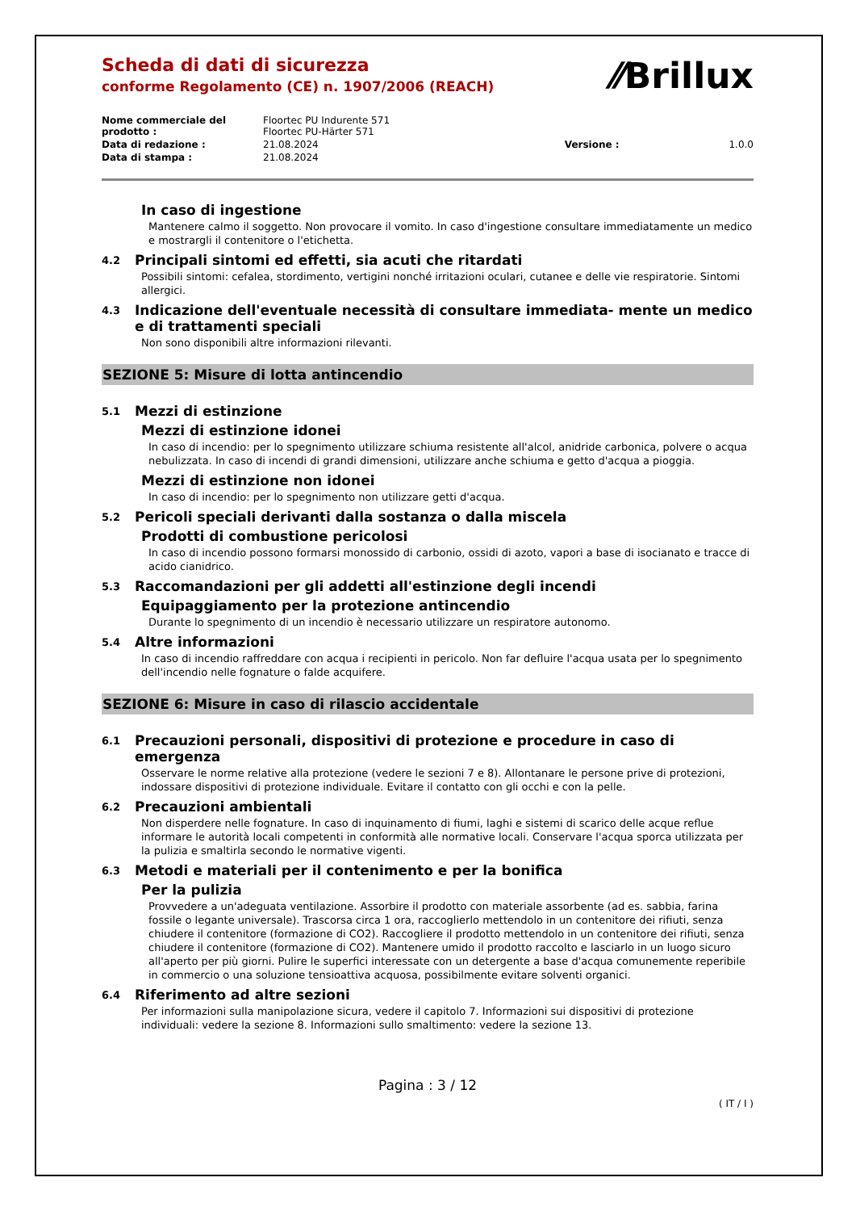⁄⁄Brillux
Scheda di dati di sicurezza
conforme Regolamento (CE) n. 1907/2006 (REACH)
| Nome commerciale del prodotto : | Floortec PU Indurente 571 Floortec PU-Härter 571 | | |
| Data di redazione : | 21.08.2024 | Versione : | 1.0.0 |
| Data di stampa : | 21.08.2024 | | |
In caso di ingestione
Mantenere calmo il soggetto. Non provocare il vomito. In caso d'ingestione consultare immediatamente un medico e mostrargli il contenitore o l'etichetta.
4.2 Principali sintomi ed effetti, sia acuti che ritardati
Possibili sintomi: cefalea, stordimento, vertigini nonché irritazioni oculari, cutanee e delle vie respiratorie. Sintomi allergici.
4.3 Indicazione dell'eventuale necessità di consultare immediata- mente un medico e di trattamenti speciali
Non sono disponibili altre informazioni rilevanti.
SEZIONE 5: Misure di lotta antincendio
5.1 Mezzi di estinzione
Mezzi di estinzione idonei
In caso di incendio: per lo spegnimento utilizzare schiuma resistente all'alcol, anidride carbonica, polvere o acqua nebulizzata. In caso di incendi di grandi dimensioni, utilizzare anche schiuma e getto d'acqua a pioggia.
Mezzi di estinzione non idonei
In caso di incendio: per lo spegnimento non utilizzare getti d'acqua.
5.2 Pericoli speciali derivanti dalla sostanza o dalla miscela
Prodotti di combustione pericolosi
In caso di incendio possono formarsi monossido di carbonio, ossidi di azoto, vapori a base di isocianato e tracce di acido cianidrico.
5.3 Raccomandazioni per gli addetti all'estinzione degli incendi
Equipaggiamento per la protezione antincendio
Durante lo spegnimento di un incendio è necessario utilizzare un respiratore autonomo.
5.4 Altre informazioni
In caso di incendio raffreddare con acqua i recipienti in pericolo. Non far defluire l'acqua usata per lo spegnimento dell'incendio nelle fognature o falde acquifere.
SEZIONE 6: Misure in caso di rilascio accidentale
6.1 Precauzioni personali, dispositivi di protezione e procedure in caso di emergenza
Osservare le norme relative alla protezione (vedere le sezioni 7 e 8). Allontanare le persone prive di protezioni, indossare dispositivi di protezione individuale. Evitare il contatto con gli occhi e con la pelle.
6.2 Precauzioni ambientali
Non disperdere nelle fognature. In caso di inquinamento di fiumi, laghi e sistemi di scarico delle acque reflue informare le autorità locali competenti in conformità alle normative locali. Conservare l'acqua sporca utilizzata per la pulizia e smaltirla secondo le normative vigenti.
6.3 Metodi e materiali per il contenimento e per la bonifica
Per la pulizia
Provvedere a un'adeguata ventilazione. Assorbire il prodotto con materiale assorbente (ad es. sabbia, farina fossile o legante universale). Trascorsa circa 1 ora, raccoglierlo mettendolo in un contenitore dei rifiuti, senza chiudere il contenitore (formazione di CO2). Raccogliere il prodotto mettendolo in un contenitore dei rifiuti, senza chiudere il contenitore (formazione di CO2). Mantenere umido il prodotto raccolto e lasciarlo in un luogo sicuro all'aperto per più giorni. Pulire le superfici interessate con un detergente a base d'acqua comunemente reperibile in commercio o una soluzione tensioattiva acquosa, possibilmente evitare solventi organici.
6.4 Riferimento ad altre sezioni
Per informazioni sulla manipolazione sicura, vedere il capitolo 7. Informazioni sui dispositivi di protezione individuali: vedere la sezione 8. Informazioni sullo smaltimento: vedere la sezione 13.
Pagina : 3 / 12
( IT / I )